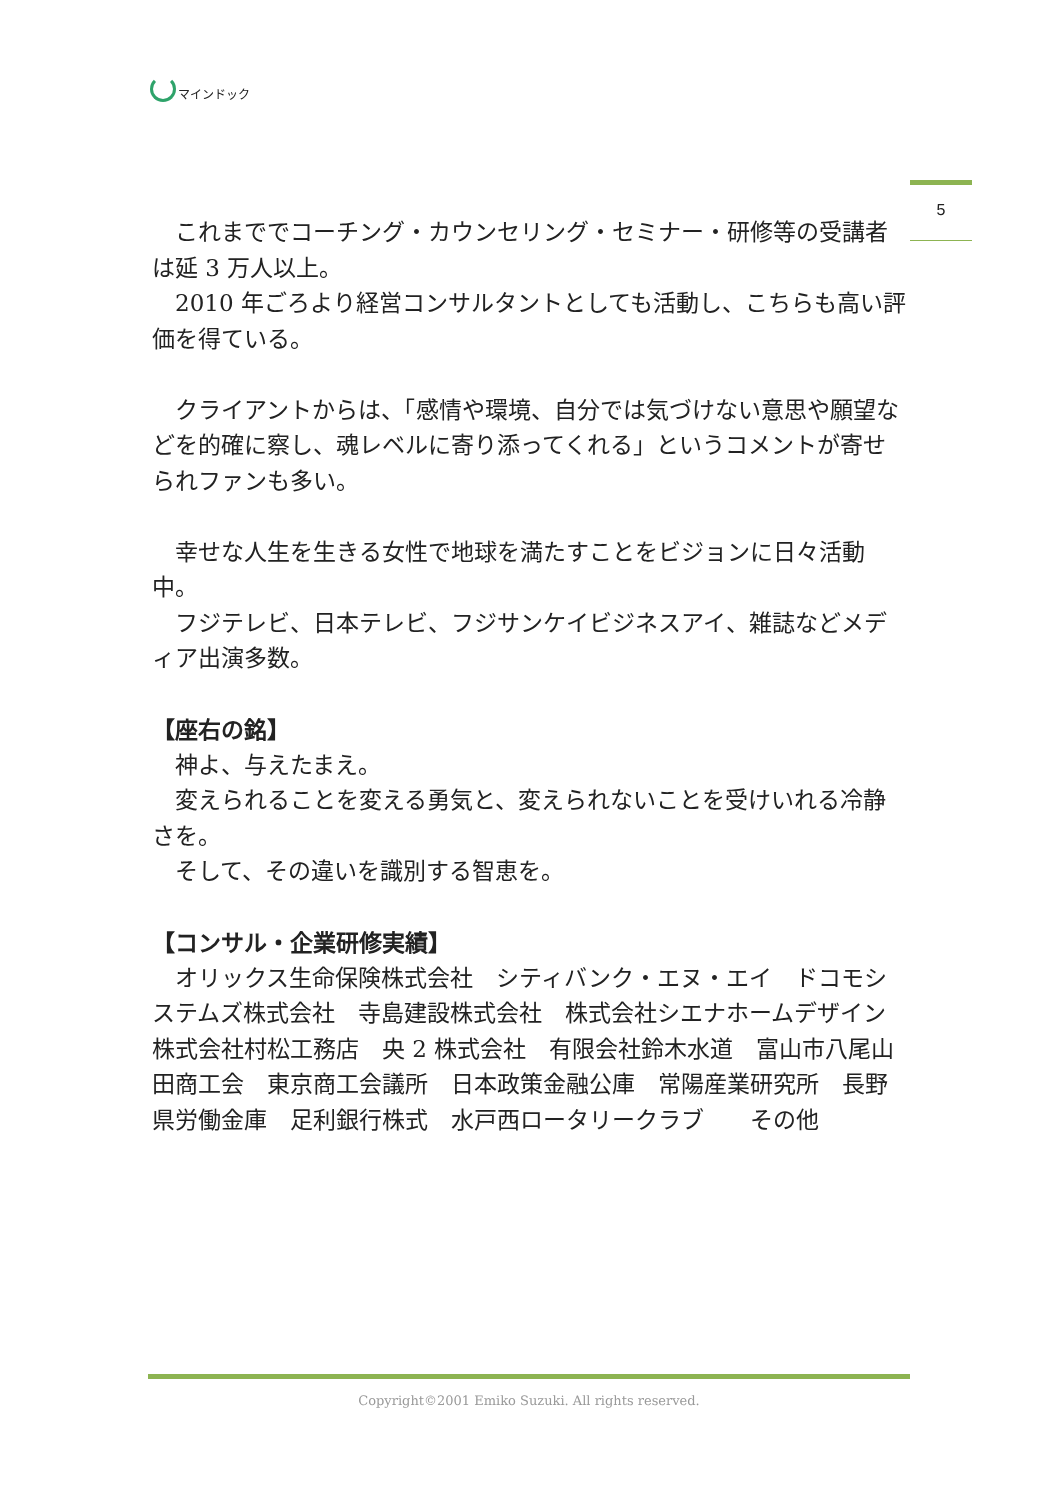マインドック
5
　これまででコーチング・カウンセリング・セミナー・研修等の受講者は延 3 万人以上。
　2010 年ごろより経営コンサルタントとしても活動し、こちらも高い評価を得ている。
　クライアントからは、「感情や環境、自分では気づけない意思や願望などを的確に察し、魂レベルに寄り添ってくれる」というコメントが寄せられファンも多い。
　幸せな人生を生きる女性で地球を満たすことをビジョンに日々活動中。
　フジテレビ、日本テレビ、フジサンケイビジネスアイ、雑誌などメディア出演多数。
【座右の銘】
　神よ、与えたまえ。
　変えられることを変える勇気と、変えられないことを受けいれる冷静さを。
　そして、その違いを識別する智恵を。
【コンサル・企業研修実績】
　オリックス生命保険株式会社　シティバンク・エヌ・エイ　ドコモシステムズ株式会社　寺島建設株式会社　株式会社シエナホームデザイン　株式会社村松工務店　央 2 株式会社　有限会社鈴木水道　富山市八尾山田商工会　東京商工会議所　日本政策金融公庫　常陽産業研究所　長野県労働金庫　足利銀行株式　水戸西ロータリークラブ　　その他
Copyright©2001 Emiko Suzuki. All rights reserved.